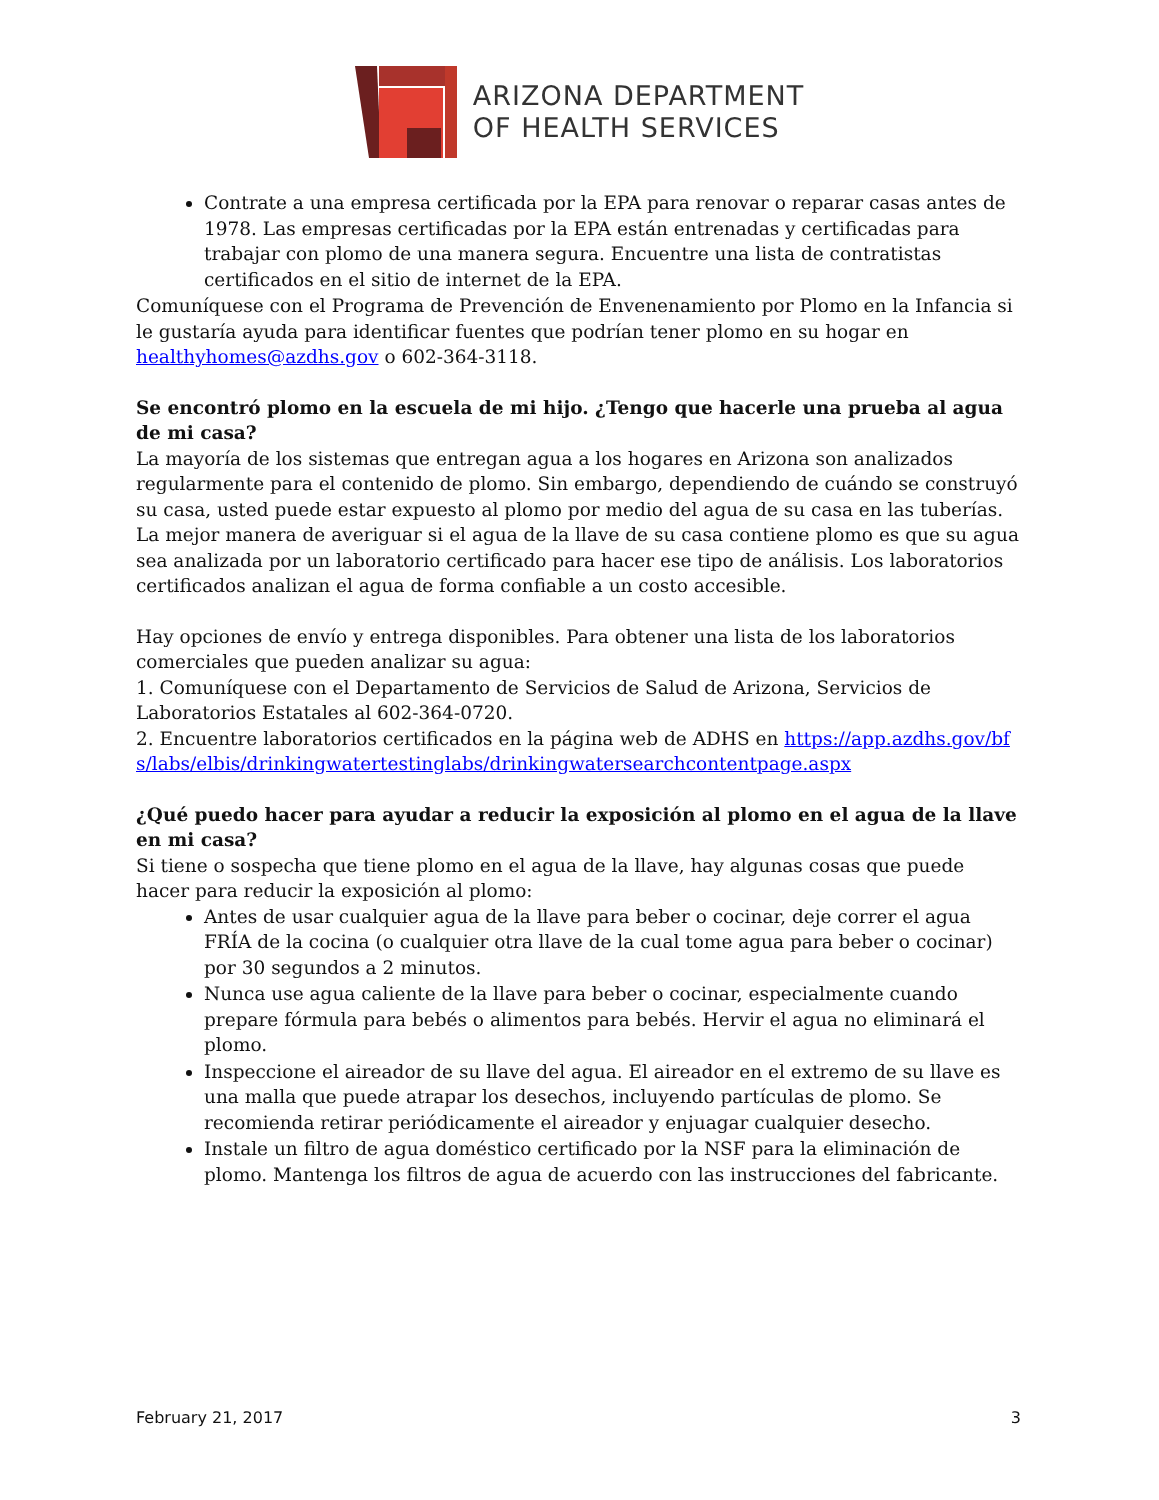ARIZONA DEPARTMENT
OF HEALTH SERVICES
Contrate a una empresa certificada por la EPA para renovar o reparar casas antes de 1978. Las empresas certificadas por la EPA están entrenadas y certificadas para trabajar con plomo de una manera segura. Encuentre una lista de contratistas certificados en el sitio de internet de la EPA.
Comuníquese con el Programa de Prevención de Envenenamiento por Plomo en la Infancia si le gustaría ayuda para identificar fuentes que podrían tener plomo en su hogar en healthyhomes@azdhs.gov o 602-364-3118.
Se encontró plomo en la escuela de mi hijo. ¿Tengo que hacerle una prueba al agua de mi casa?
La mayoría de los sistemas que entregan agua a los hogares en Arizona son analizados regularmente para el contenido de plomo. Sin embargo, dependiendo de cuándo se construyó su casa, usted puede estar expuesto al plomo por medio del agua de su casa en las tuberías. La mejor manera de averiguar si el agua de la llave de su casa contiene plomo es que su agua sea analizada por un laboratorio certificado para hacer ese tipo de análisis. Los laboratorios certificados analizan el agua de forma confiable a un costo accesible.
Hay opciones de envío y entrega disponibles. Para obtener una lista de los laboratorios comerciales que pueden analizar su agua:
1. Comuníquese con el Departamento de Servicios de Salud de Arizona, Servicios de Laboratorios Estatales al 602-364-0720.
2. Encuentre laboratorios certificados en la página web de ADHS en https://app.azdhs.gov/bfs/labs/elbis/drinkingwatertestinglabs/drinkingwatersearchcontentpage.aspx
¿Qué puedo hacer para ayudar a reducir la exposición al plomo en el agua de la llave en mi casa?
Si tiene o sospecha que tiene plomo en el agua de la llave, hay algunas cosas que puede hacer para reducir la exposición al plomo:
Antes de usar cualquier agua de la llave para beber o cocinar, deje correr el agua FRÍA de la cocina (o cualquier otra llave de la cual tome agua para beber o cocinar) por 30 segundos a 2 minutos.
Nunca use agua caliente de la llave para beber o cocinar, especialmente cuando prepare fórmula para bebés o alimentos para bebés. Hervir el agua no eliminará el plomo.
Inspeccione el aireador de su llave del agua. El aireador en el extremo de su llave es una malla que puede atrapar los desechos, incluyendo partículas de plomo. Se recomienda retirar periódicamente el aireador y enjuagar cualquier desecho.
Instale un filtro de agua doméstico certificado por la NSF para la eliminación de plomo. Mantenga los filtros de agua de acuerdo con las instrucciones del fabricante.
February 21, 2017 3